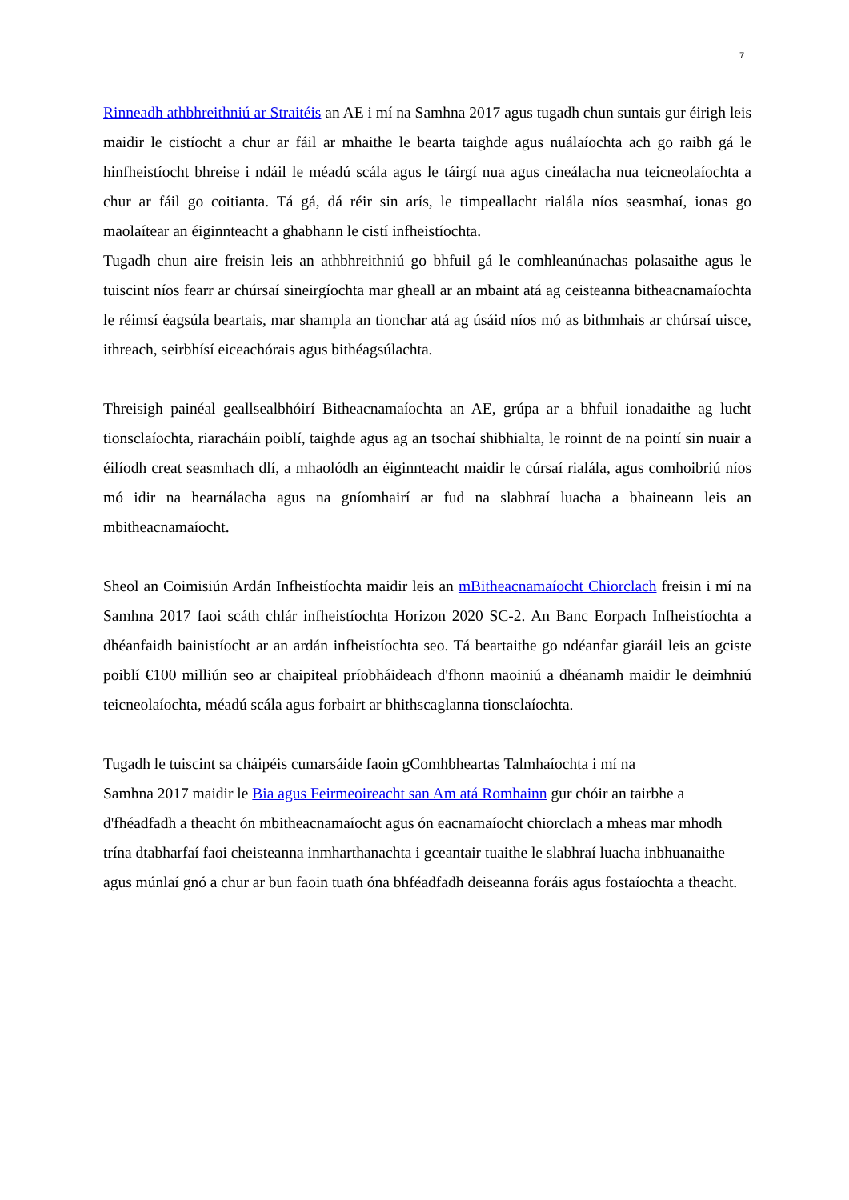7
Rinneadh athbhreithniú ar Straitéis an AE i mí na Samhna 2017 agus tugadh chun suntais gur éirigh leis maidir le cistíocht a chur ar fáil ar mhaithe le bearta taighde agus nuálaíochta ach go raibh gá le hinfheistíocht bhreise i ndáil le méadú scála agus le táirgí nua agus cineálacha nua teicneolaíochta a chur ar fáil go coitianta. Tá gá, dá réir sin arís, le timpeallacht rialála níos seasmhaí, ionas go maolaítear an éiginnteacht a ghabhann le cistí infheistíochta.
Tugadh chun aire freisin leis an athbhreithniú go bhfuil gá le comhleanúnachas polasaithe agus le tuiscint níos fearr ar chúrsaí sineirgíochta mar gheall ar an mbaint atá ag ceisteanna bitheacnamaíochta le réimsí éagsúla beartais, mar shampla an tionchar atá ag úsáid níos mó as bithmhais ar chúrsaí uisce, ithreach, seirbhísí eiceachórais agus bithéagsúlachta.
Threisigh painéal geallsealbhóirí Bitheacnamaíochta an AE, grúpa ar a bhfuil ionadaithe ag lucht tionsclaíochta, riaracháin poiblí, taighde agus ag an tsochaí shibhialta, le roinnt de na pointí sin nuair a éilíodh creat seasmhach dlí, a mhaolódh an éiginnteacht maidir le cúrsaí rialála, agus comhoibriú níos mó idir na hearnálacha agus na gníomhairí ar fud na slabhraí luacha a bhaineann leis an mbitheacnamaíocht.
Sheol an Coimisiún Ardán Infheistíochta maidir leis an mBitheacnamaíocht Chiorclach freisin i mí na Samhna 2017 faoi scáth chlár infheistíochta Horizon 2020 SC-2. An Banc Eorpach Infheistíochta a dhéanfaidh bainistíocht ar an ardán infheistíochta seo. Tá beartaithe go ndéanfar giaráil leis an gciste poiblí €100 milliún seo ar chaipiteal príobháideach d'fhonn maoiniú a dhéanamh maidir le deimhniú teicneolaíochta, méadú scála agus forbairt ar bhithscaglanna tionsclaíochta.
Tugadh le tuiscint sa cháipéis cumarsáide faoin gComhbheartas Talmhaíochta i mí na
Samhna 2017 maidir le Bia agus Feirmeoireacht san Am atá Romhainn gur chóir an tairbhe a d'fhéadfadh a theacht ón mbitheacnamaíocht agus ón eacnamaíocht chiorclach a mheas mar mhodh trína dtabharfaí faoi cheisteanna inmharthanachta i gceantair tuaithe le slabhraí luacha inbhuanaithe agus múnlaí gnó a chur ar bun faoin tuath óna bhféadfadh deiseanna foráis agus fostaíochta a theacht.